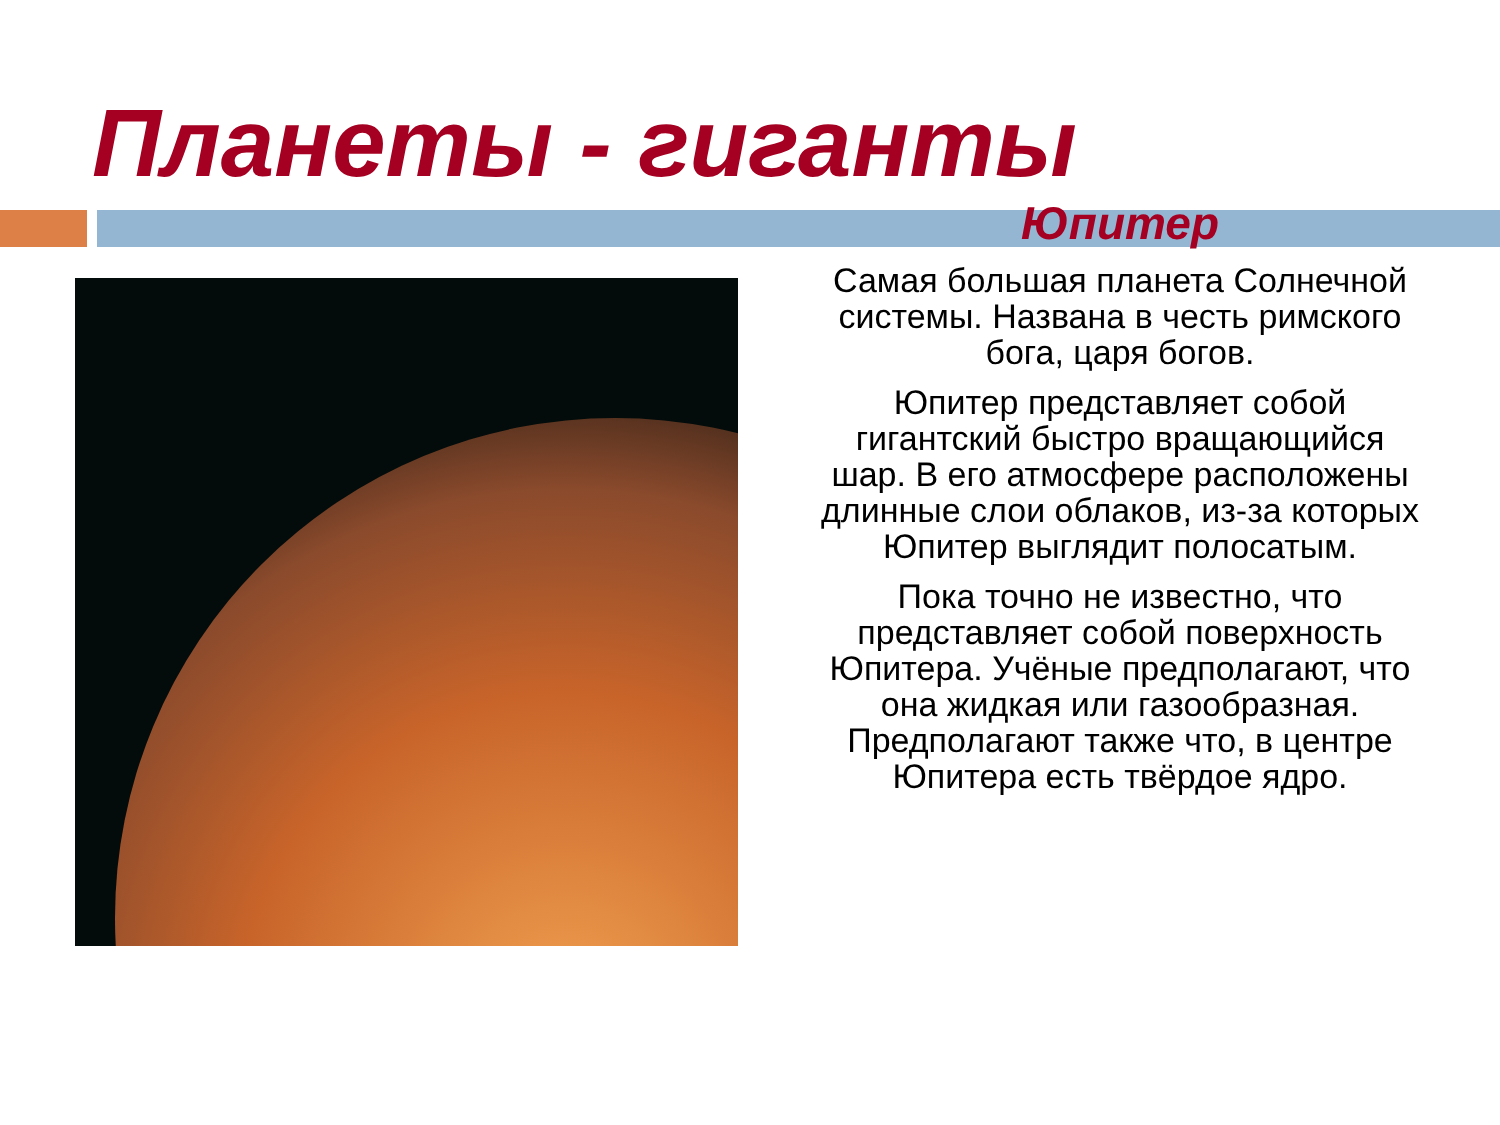Планеты - гиганты
Юпитер
Самая большая планета Солнечной системы. Названа в честь римского бога, царя богов.
Юпитер представляет собой гигантский быстро вращающийся шар. В его атмосфере расположены длинные слои облаков, из-за которых Юпитер выглядит полосатым.
Пока точно не известно, что представляет собой поверхность Юпитера. Учёные предполагают, что она жидкая или газообразная. Предполагают также что, в центре Юпитера есть твёрдое ядро.